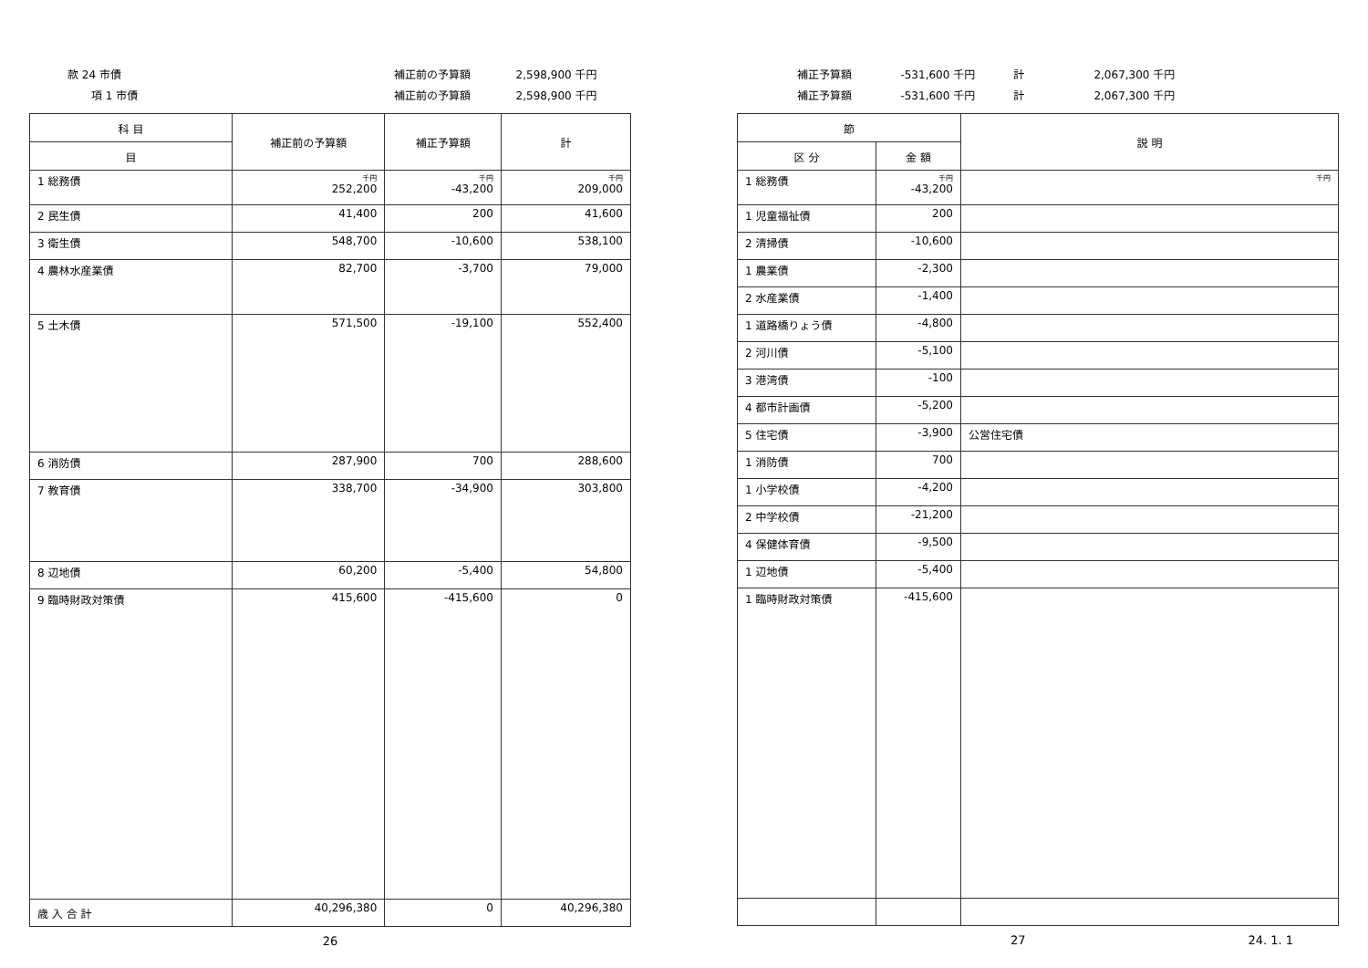款 24 市債
項 1 市債
補正前の予算額 2,598,900 千円
補正前の予算額 2,598,900 千円
| 科 目 | 補正前の予算額 | 補正予算額 | 計 |
| --- | --- | --- | --- |
| 目 | | | |
| 1 総務債 | 千円 252,200 | 千円 -43,200 | 千円 209,000 |
| 2 民生債 | 41,400 | 200 | 41,600 |
| 3 衛生債 | 548,700 | -10,600 | 538,100 |
| 4 農林水産業債 | 82,700 | -3,700 | 79,000 |
| 5 土木債 | 571,500 | -19,100 | 552,400 |
| 6 消防債 | 287,900 | 700 | 288,600 |
| 7 教育債 | 338,700 | -34,900 | 303,800 |
| 8 辺地債 | 60,200 | -5,400 | 54,800 |
| 9 臨時財政対策債 | 415,600 | -415,600 | 0 |
| 歳 入 合 計 | 40,296,380 | 0 | 40,296,380 |
26
補正予算額 -531,600 千円 計 2,067,300 千円
補正予算額 -531,600 千円 計 2,067,300 千円
| 節 | | 説 明 |
| --- | --- | --- |
| 区 分 | 金 額 | |
| 1 総務債 | 千円 -43,200 | 千円 |
| 1 児童福祉債 | 200 | |
| 2 清掃債 | -10,600 | |
| 1 農業債 | -2,300 | |
| 2 水産業債 | -1,400 | |
| 1 道路橋りょう債 | -4,800 | |
| 2 河川債 | -5,100 | |
| 3 港湾債 | -100 | |
| 4 都市計画債 | -5,200 | |
| 5 住宅債 | -3,900 | 公営住宅債 |
| 1 消防債 | 700 | |
| 1 小学校債 | -4,200 | |
| 2 中学校債 | -21,200 | |
| 4 保健体育債 | -9,500 | |
| 1 辺地債 | -5,400 | |
| 1 臨時財政対策債 | -415,600 | |
27 24. 1. 1